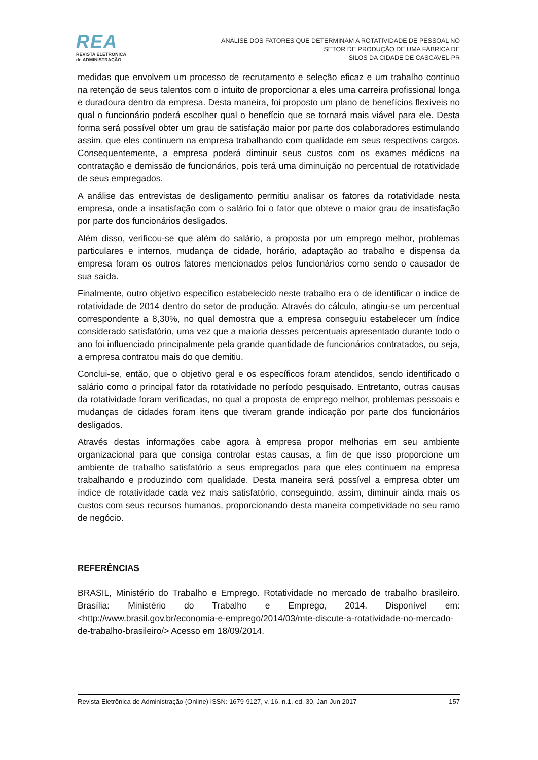REA
REVISTA ELETRÔNICA
de ADMINISTRAÇÃO
ANÁLISE DOS FATORES QUE DETERMINAM A ROTATIVIDADE DE PESSOAL NO
SETOR DE PRODUÇÃO DE UMA FÁBRICA DE
SILOS DA CIDADE DE CASCAVEL-PR
medidas que envolvem um processo de recrutamento e seleção eficaz e um trabalho continuo na retenção de seus talentos com o intuito de proporcionar a eles uma carreira profissional longa e duradoura dentro da empresa. Desta maneira, foi proposto um plano de benefícios flexíveis no qual o funcionário poderá escolher qual o benefício que se tornará mais viável para ele. Desta forma será possível obter um grau de satisfação maior por parte dos colaboradores estimulando assim, que eles continuem na empresa trabalhando com qualidade em seus respectivos cargos. Consequentemente, a empresa poderá diminuir seus custos com os exames médicos na contratação e demissão de funcionários, pois terá uma diminuição no percentual de rotatividade de seus empregados.
A análise das entrevistas de desligamento permitiu analisar os fatores da rotatividade nesta empresa, onde a insatisfação com o salário foi o fator que obteve o maior grau de insatisfação por parte dos funcionários desligados.
Além disso, verificou-se que além do salário, a proposta por um emprego melhor, problemas particulares e internos, mudança de cidade, horário, adaptação ao trabalho e dispensa da empresa foram os outros fatores mencionados pelos funcionários como sendo o causador de sua saída.
Finalmente, outro objetivo específico estabelecido neste trabalho era o de identificar o índice de rotatividade de 2014 dentro do setor de produção. Através do cálculo, atingiu-se um percentual correspondente a 8,30%, no qual demostra que a empresa conseguiu estabelecer um índice considerado satisfatório, uma vez que a maioria desses percentuais apresentado durante todo o ano foi influenciado principalmente pela grande quantidade de funcionários contratados, ou seja, a empresa contratou mais do que demitiu.
Conclui-se, então, que o objetivo geral e os específicos foram atendidos, sendo identificado o salário como o principal fator da rotatividade no período pesquisado. Entretanto, outras causas da rotatividade foram verificadas, no qual a proposta de emprego melhor, problemas pessoais e mudanças de cidades foram itens que tiveram grande indicação por parte dos funcionários desligados.
Através destas informações cabe agora à empresa propor melhorias em seu ambiente organizacional para que consiga controlar estas causas, a fim de que isso proporcione um ambiente de trabalho satisfatório a seus empregados para que eles continuem na empresa trabalhando e produzindo com qualidade. Desta maneira será possível a empresa obter um índice de rotatividade cada vez mais satisfatório, conseguindo, assim, diminuir ainda mais os custos com seus recursos humanos, proporcionando desta maneira competividade no seu ramo de negócio.
REFERÊNCIAS
BRASIL, Ministério do Trabalho e Emprego. Rotatividade no mercado de trabalho brasileiro. Brasília: Ministério do Trabalho e Emprego, 2014. Disponível em: <http://www.brasil.gov.br/economia-e-emprego/2014/03/mte-discute-a-rotatividade-no-mercado-de-trabalho-brasileiro/> Acesso em 18/09/2014.
Revista Eletrônica de Administração (Online) ISSN: 1679-9127, v. 16, n.1, ed. 30, Jan-Jun 2017 157